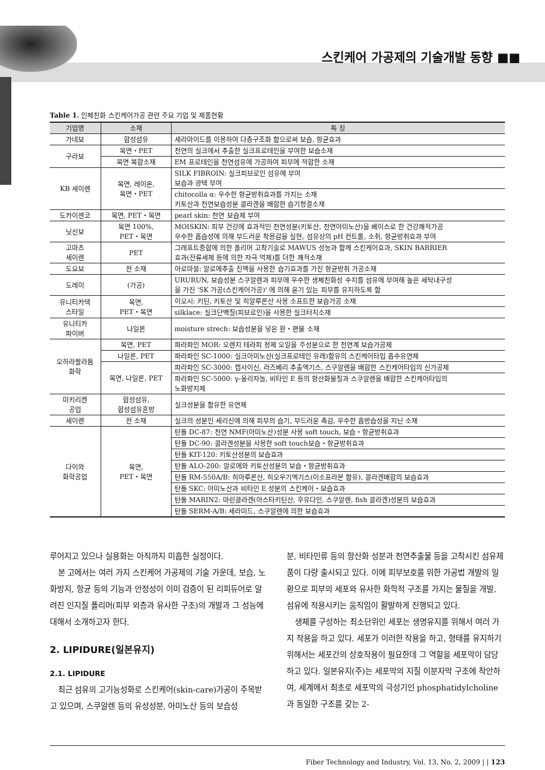스킨케어 가공제의 기술개발 동향 ■■
Table 1. 인체친화 스킨케어가공 관련 주요 기업 및 제품현황
| 기업명 | 소재 | 특 징 |
| --- | --- | --- |
| 가네보 | 합성섬유 | 세라마이드를 이용하여 다층구조화 함으로써 보습, 항균효과 |
| 구라보 | 목면・PET | 천연의 실크에서 추출한 실크프로테인을 부여한 보습소재 |
| | 목면 복합소재 | EM 프로테인을 천연섬유에 가공하여 피부에 적합한 소재 |
| KB 세이렌 | 목면, 레이온, 목면・PET | SILK FIBROIN: 실크피브로인 섬유에 부여 보습과 광택 부여 |
| | | chitocolla α: 우수한 항균방취효과를 가지는 소재 키토산과 천연보습성분 콜라겐을 배합한 습기청결소재 |
| 도카이센코 | 목면, PET・목면 | pearl skin: 천연 보습제 부여 |
| 닛신보 | 목면 100%, PET・목면 | MOISKIN: 피부 건강에 효과적인 천연성분(키토산, 천연아미노산)을 베이스로 한 건강쾌적가공 우수한 흡습성에 의해 부드러운 착용감을 실현, 섬유상의 pH 컨트롤, 소취, 항균방취효과 부여 |
| 고마츠 세이렌 | PET | 그래프트중합에 의한 폴리머 고착기술로 MAWUS 성능과 함께 스킨케어효과, SKIN BARRIER 효과(잔류세제 등에 의한 자극 억제)를 더한 쾌적소재 |
| 도요보 | 전 소재 | 아로마블: 알로에추출 진액을 사용한 습기효과를 가진 항균방취 가공소재 |
| 도레이 | (가공) | URURUN, 보습성분 스쿠알렌과 피부에 우수한 생체친화성 수지를 섬유에 부여해 높은 세탁내구성 을 가진 'SK 가공(스킨케어가공)' 에 의해 윤기 있는 피부를 유지하도록 함 |
| 유니티카텍 스타일 | 목면, PET・목면 | 이오시: 키틴, 키토산 및 히알루론산 사용 소프트한 보습가공 소재 |
| | | silklace: 실크단백질(피브로인)을 사용한 실크터치소재 |
| 유니티카 파이버 | 나일론 | moisture strech: 보습성분을 넣은 환・편물 소재 |
| 오하라팔라듐 화학 | 목면, PET | 파라파인 MOR: 오렌지 테라피 정제 오일을 주성분으로 한 천연계 보습가공제 |
| | 나일론, PET | 파라파인 SC-1000: 실크아미노산(실크프로테인 유래)함유의 스킨케어타입 흡수유연제 |
| | 목면, 나일론, PET | 파라파인 SC-3000: 캡사이신, 라즈베리 추출엑기스, 스쿠알렌을 배합한 스킨케어타입의 신가공제 |
| | | 파라파인 SC-5000: γ-올리자놀, 비타민 E 등의 항산화물질과 스쿠알렌을 배합한 스킨케어타입의 노화방지제 |
| 미키리켄 공업 | 합성섬유, 합성섬유혼방 | 실크성분을 함유한 유연제 |
| 세이렌 | 전 소재 | 실크의 성분인 세리신에 의해 피부의 습기, 부드러운 촉감, 우수한 흡방습성을 지닌 소재 |
| 다이와 화학공업 | 목면, PET・목면 | 탄돌 DC-87: 천연 NMF(아미노산)성분 사용 soft touch, 보습・항균방취효과 |
| | | 탄돌 DC-90: 콜라겐성분을 사용한 soft touch보습・항균방취효과 |
| | | 탄돌 KIT-120: 키토산성분의 보습효과 |
| | | 탄돌 ALO-200: 알로에와 키토산성분의 보습・항균방취효과 |
| | | 탄돌 RM-550A/B: 히아루론산, 히오우기엑기스(이소프라본 함유), 콜라겐배합의 보습효과 |
| | | 탄돌 SKC: 아미노산과 비타민 E 성분의 스킨케어・보습효과 |
| | | 탄돌 MARIN2: 마린콜라겐(아스타키틴산, 후유다인, 스쿠알렌, fish 콜라겐)성분의 보습효과 |
| | | 탄돌 SERM-A/B: 세라미드, 스쿠알렌에 의한 보습효과 |
루어지고 있으나 실용화는 아직까지 미흡한 실정이다.
본 고에서는 여러 가지 스킨케어 가공제의 기술 가운데, 보습, 노화방지, 항균 등의 기능과 안정성이 이미 검증이 된 리피듀어로 알려진 인지질 폴리머(피부 외층과 유사한 구조)의 개발과 그 성능에 대해서 소개하고자 한다.
2. LIPIDURE(일본유지)
2.1. LIPIDURE
최근 섬유의 고기능성화로 스킨케어(skin-care)가공이 주목받고 있으며, 스쿠알렌 등의 유성성분, 아미노산 등의 보습성
분, 비타민류 등의 항산화 성분과 천연추출물 등을 고착시킨 섬유제품이 다량 출시되고 있다. 이에 피부보호를 위한 가공법 개발의 일환으로 피부의 세포와 유사한 화학적 구조를 가지는 물질을 개발, 섬유에 적용시키는 움직임이 활발하게 진행되고 있다.
생체를 구성하는 최소단위인 세포는 생명유지를 위해서 여러 가지 작용을 하고 있다. 세포가 이러한 작용을 하고, 형태를 유지하기 위해서는 세포간의 상호작용이 필요한데 그 역할을 세포막이 담당하고 있다. 일본유지(주)는 세포막의 지질 이분자막 구조에 착안하여, 세계에서 최초로 세포막의 극성기인 phosphatidylcholine과 동일한 구조를 갖는 2-
Fiber Technology and Industry, Vol. 13, No. 2, 2009 | | 123